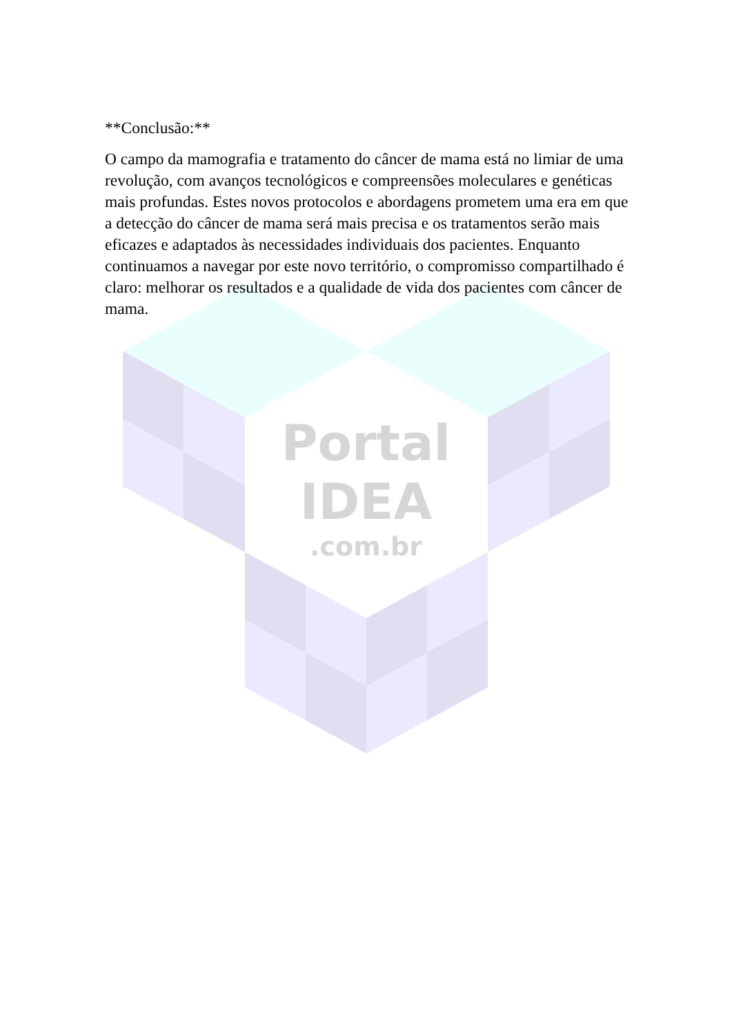Portal
IDEA
.com.br
**Conclusão:**
O campo da mamografia e tratamento do câncer de mama está no limiar de uma revolução, com avanços tecnológicos e compreensões moleculares e genéticas mais profundas. Estes novos protocolos e abordagens prometem uma era em que a detecção do câncer de mama será mais precisa e os tratamentos serão mais eficazes e adaptados às necessidades individuais dos pacientes. Enquanto continuamos a navegar por este novo território, o compromisso compartilhado é claro: melhorar os resultados e a qualidade de vida dos pacientes com câncer de mama.